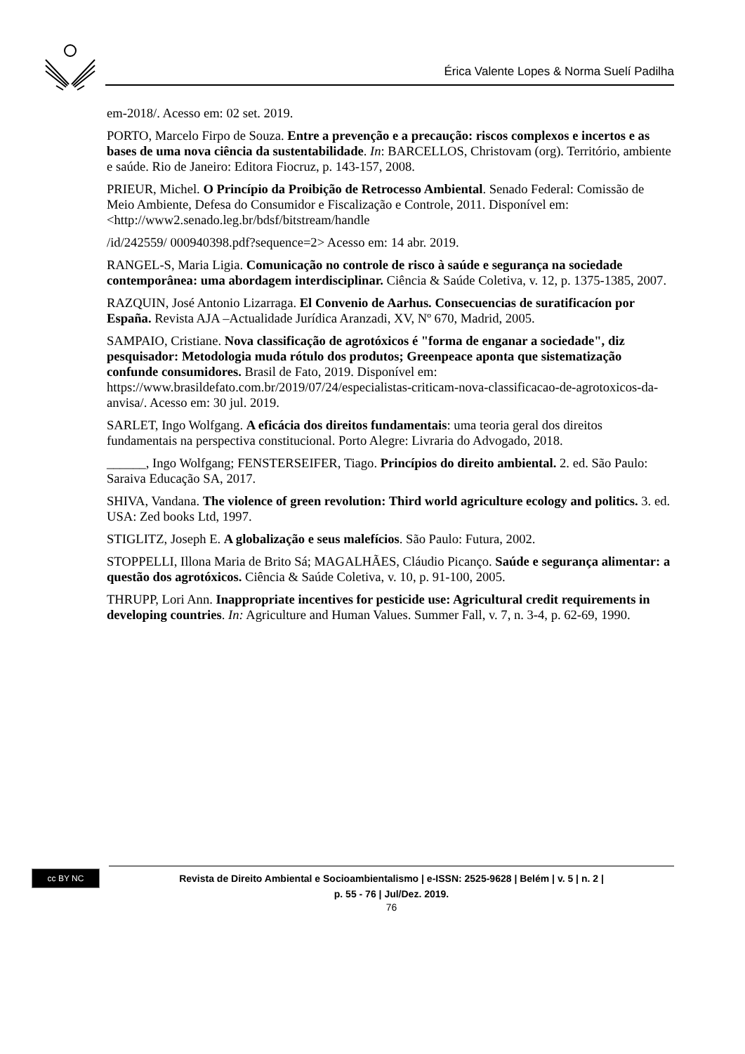Érica Valente Lopes & Norma Suelí Padilha
em-2018/. Acesso em: 02 set. 2019.
PORTO, Marcelo Firpo de Souza. Entre a prevenção e a precaução: riscos complexos e incertos e as bases de uma nova ciência da sustentabilidade. In: BARCELLOS, Christovam (org). Território, ambiente e saúde. Rio de Janeiro: Editora Fiocruz, p. 143-157, 2008.
PRIEUR, Michel. O Princípio da Proibição de Retrocesso Ambiental. Senado Federal: Comissão de Meio Ambiente, Defesa do Consumidor e Fiscalização e Controle, 2011. Disponível em: <http://www2.senado.leg.br/bdsf/bitstream/handle
/id/242559/ 000940398.pdf?sequence=2> Acesso em: 14 abr. 2019.
RANGEL-S, Maria Ligia. Comunicação no controle de risco à saúde e segurança na sociedade contemporânea: uma abordagem interdisciplinar. Ciência & Saúde Coletiva, v. 12, p. 1375-1385, 2007.
RAZQUIN, José Antonio Lizarraga. El Convenio de Aarhus. Consecuencias de suratificacíon por España. Revista AJA –Actualidade Jurídica Aranzadi, XV, Nº 670, Madrid, 2005.
SAMPAIO, Cristiane. Nova classificação de agrotóxicos é "forma de enganar a sociedade", diz pesquisador: Metodologia muda rótulo dos produtos; Greenpeace aponta que sistematização confunde consumidores. Brasil de Fato, 2019. Disponível em: https://www.brasildefato.com.br/2019/07/24/especialistas-criticam-nova-classificacao-de-agrotoxicos-da-anvisa/. Acesso em: 30 jul. 2019.
SARLET, Ingo Wolfgang. A eficácia dos direitos fundamentais: uma teoria geral dos direitos fundamentais na perspectiva constitucional. Porto Alegre: Livraria do Advogado, 2018.
______, Ingo Wolfgang; FENSTERSEIFER, Tiago. Princípios do direito ambiental. 2. ed. São Paulo: Saraiva Educação SA, 2017.
SHIVA, Vandana. The violence of green revolution: Third world agriculture ecology and politics. 3. ed. USA: Zed books Ltd, 1997.
STIGLITZ, Joseph E. A globalização e seus malefícios. São Paulo: Futura, 2002.
STOPPELLI, Illona Maria de Brito Sá; MAGALHÃES, Cláudio Picanço. Saúde e segurança alimentar: a questão dos agrotóxicos. Ciência & Saúde Coletiva, v. 10, p. 91-100, 2005.
THRUPP, Lori Ann. Inappropriate incentives for pesticide use: Agricultural credit requirements in developing countries. In: Agriculture and Human Values. Summer Fall, v. 7, n. 3-4, p. 62-69, 1990.
cc BY NC
Revista de Direito Ambiental e Socioambientalismo | e-ISSN: 2525-9628 | Belém | v. 5 | n. 2 |
p. 55 - 76 | Jul/Dez. 2019.
76